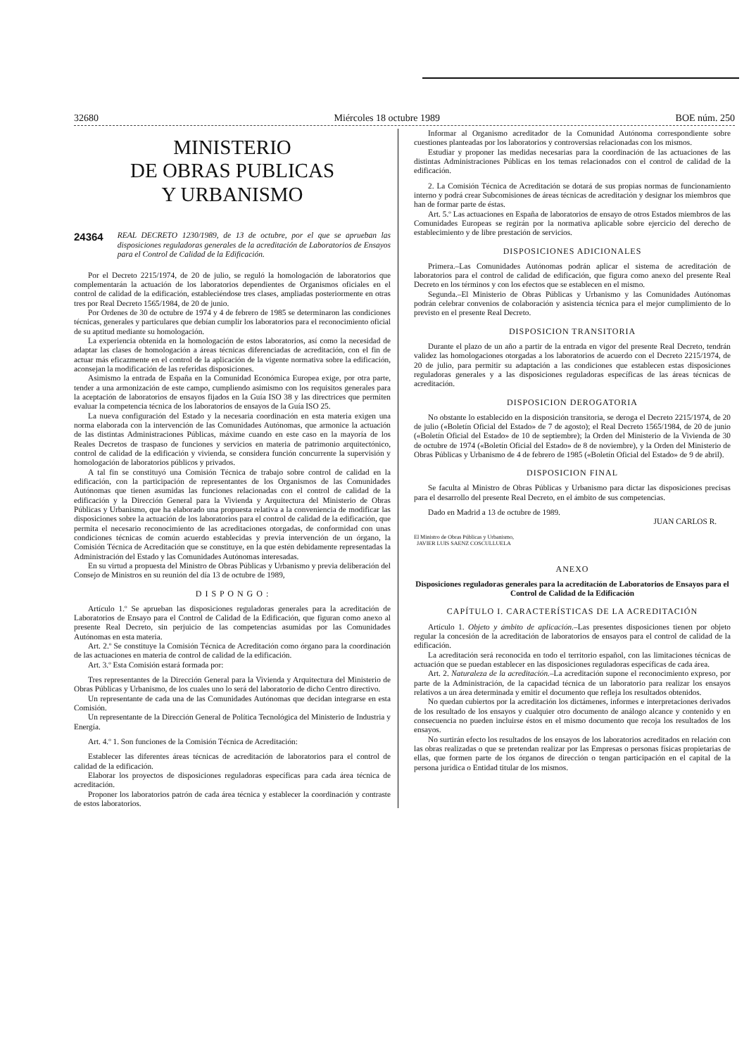32680 Miércoles 18 octubre 1989 BOE núm. 250
MINISTERIO
DE OBRAS PUBLICAS
Y URBANISMO
24364 REAL DECRETO 1230/1989, de 13 de octubre, por el que se aprueban las disposiciones reguladoras generales de la acreditación de Laboratorios de Ensayos para el Control de Calidad de la Edificación.
Por el Decreto 2215/1974, de 20 de julio, se reguló la homologación de laboratorios que complementarán la actuación de los laboratorios dependientes de Organismos oficiales en el control de calidad de la edificación, estableciéndose tres clases, ampliadas posteriormente en otras tres por Real Decreto 1565/1984, de 20 de junio.
Por Ordenes de 30 de octubre de 1974 y 4 de febrero de 1985 se determinaron las condiciones técnicas, generales y particulares que debían cumplir los laboratorios para el reconocimiento oficial de su aptitud mediante su homologación.
La experiencia obtenida en la homologación de estos laboratorios, así como la necesidad de adaptar las clases de homologación a áreas técnicas diferenciadas de acreditación, con el fin de actuar más eficazmente en el control de la aplicación de la vigente normativa sobre la edificación, aconsejan la modificación de las referidas disposiciones.
Asimismo la entrada de España en la Comunidad Económica Europea exige, por otra parte, tender a una armonización de este campo, cumpliendo asimismo con los requisitos generales para la aceptación de laboratorios de ensayos fijados en la Guía ISO 38 y las directrices que permiten evaluar la competencia técnica de los laboratorios de ensayos de la Guía ISO 25.
La nueva configuración del Estado y la necesaria coordinación en esta materia exigen una norma elaborada con la intervención de las Comunidades Autónomas, que armonice la actuación de las distintas Administraciones Públicas, máxime cuando en este caso en la mayoría de los Reales Decretos de traspaso de funciones y servicios en materia de patrimonio arquitectónico, control de calidad de la edificación y vivienda, se considera función concurrente la supervisión y homologación de laboratorios públicos y privados.
A tal fin se constituyó una Comisión Técnica de trabajo sobre control de calidad en la edificación, con la participación de representantes de los Organismos de las Comunidades Autónomas que tienen asumidas las funciones relacionadas con el control de calidad de la edificación y la Dirección General para la Vivienda y Arquitectura del Ministerio de Obras Públicas y Urbanismo, que ha elaborado una propuesta relativa a la conveniencia de modificar las disposiciones sobre la actuación de los laboratorios para el control de calidad de la edificación, que permita el necesario reconocimiento de las acreditaciones otorgadas, de conformidad con unas condiciones técnicas de común acuerdo establecidas y previa intervención de un órgano, la Comisión Técnica de Acreditación que se constituye, en la que estén debidamente representadas la Administración del Estado y las Comunidades Autónomas interesadas.
En su virtud a propuesta del Ministro de Obras Públicas y Urbanismo y previa deliberación del Consejo de Ministros en su reunión del día 13 de octubre de 1989,
D I S P O N G O :
Artículo 1.º Se aprueban las disposiciones reguladoras generales para la acreditación de Laboratorios de Ensayo para el Control de Calidad de la Edificación, que figuran como anexo al presente Real Decreto, sin perjuicio de las competencias asumidas por las Comunidades Autónomas en esta materia.
Art. 2.º Se constituye la Comisión Técnica de Acreditación como órgano para la coordinación de las actuaciones en materia de control de calidad de la edificación.
Art. 3.º Esta Comisión estará formada por:
Tres representantes de la Dirección General para la Vivienda y Arquitectura del Ministerio de Obras Públicas y Urbanismo, de los cuales uno lo será del laboratorio de dicho Centro directivo.
Un representante de cada una de las Comunidades Autónomas que decidan integrarse en esta Comisión.
Un representante de la Dirección General de Política Tecnológica del Ministerio de Industria y Energía.
Art. 4.º 1. Son funciones de la Comisión Técnica de Acreditación:
Establecer las diferentes áreas técnicas de acreditación de laboratorios para el control de calidad de la edificación.
Elaborar los proyectos de disposiciones reguladoras específicas para cada área técnica de acreditación.
Proponer los laboratorios patrón de cada área técnica y establecer la coordinación y contraste de estos laboratorios.
Informar al Organismo acreditador de la Comunidad Autónoma correspondiente sobre cuestiones planteadas por los laboratorios y controversias relacionadas con los mismos.
Estudiar y proponer las medidas necesarias para la coordinación de las actuaciones de las distintas Administraciones Públicas en los temas relacionados con el control de calidad de la edificación.
2. La Comisión Técnica de Acreditación se dotará de sus propias normas de funcionamiento interno y podrá crear Subcomisiones de áreas técnicas de acreditación y designar los miembros que han de formar parte de éstas.
Art. 5.º Las actuaciones en España de laboratorios de ensayo de otros Estados miembros de las Comunidades Europeas se regirán por la normativa aplicable sobre ejercicio del derecho de establecimiento y de libre prestación de servicios.
DISPOSICIONES ADICIONALES
Primera.–Las Comunidades Autónomas podrán aplicar el sistema de acreditación de laboratorios para el control de calidad de edificación, que figura como anexo del presente Real Decreto en los términos y con los efectos que se establecen en el mismo.
Segunda.–El Ministerio de Obras Públicas y Urbanismo y las Comunidades Autónomas podrán celebrar convenios de colaboración y asistencia técnica para el mejor cumplimiento de lo previsto en el presente Real Decreto.
DISPOSICION TRANSITORIA
Durante el plazo de un año a partir de la entrada en vigor del presente Real Decreto, tendrán validez las homologaciones otorgadas a los laboratorios de acuerdo con el Decreto 2215/1974, de 20 de julio, para permitir su adaptación a las condiciones que establecen estas disposiciones reguladoras generales y a las disposiciones reguladoras específicas de las áreas técnicas de acreditación.
DISPOSICION DEROGATORIA
No obstante lo establecido en la disposición transitoria, se deroga el Decreto 2215/1974, de 20 de julio («Boletín Oficial del Estado» de 7 de agosto); el Real Decreto 1565/1984, de 20 de junio («Boletín Oficial del Estado» de 10 de septiembre); la Orden del Ministerio de la Vivienda de 30 de octubre de 1974 («Boletín Oficial del Estado» de 8 de noviembre), y la Orden del Ministerio de Obras Públicas y Urbanismo de 4 de febrero de 1985 («Boletín Oficial del Estado» de 9 de abril).
DISPOSICION FINAL
Se faculta al Ministro de Obras Públicas y Urbanismo para dictar las disposiciones precisas para el desarrollo del presente Real Decreto, en el ámbito de sus competencias.
Dado en Madrid a 13 de octubre de 1989.
JUAN CARLOS R.
El Ministro de Obras Públicas y Urbanismo,
JAVIER LUIS SAENZ COSCULLUELA
ANEXO
Disposiciones reguladoras generales para la acreditación de Laboratorios de Ensayos para el Control de Calidad de la Edificación
CAPÍTULO I. CARACTERÍSTICAS DE LA ACREDITACIÓN
Artículo 1. Objeto y ámbito de aplicación.–Las presentes disposiciones tienen por objeto regular la concesión de la acreditación de laboratorios de ensayos para el control de calidad de la edificación.
La acreditación será reconocida en todo el territorio español, con las limitaciones técnicas de actuación que se puedan establecer en las disposiciones reguladoras específicas de cada área.
Art. 2. Naturaleza de la acreditación.–La acreditación supone el reconocimiento expreso, por parte de la Administración, de la capacidad técnica de un laboratorio para realizar los ensayos relativos a un área determinada y emitir el documento que refleja los resultados obtenidos.
No quedan cubiertos por la acreditación los dictámenes, informes e interpretaciones derivados de los resultado de los ensayos y cualquier otro documento de análogo alcance y contenido y en consecuencia no pueden incluirse éstos en el mismo documento que recoja los resultados de los ensayos.
No surtirán efecto los resultados de los ensayos de los laboratorios acreditados en relación con las obras realizadas o que se pretendan realizar por las Empresas o personas físicas propietarias de ellas, que formen parte de los órganos de dirección o tengan participación en el capital de la persona jurídica o Entidad titular de los mismos.